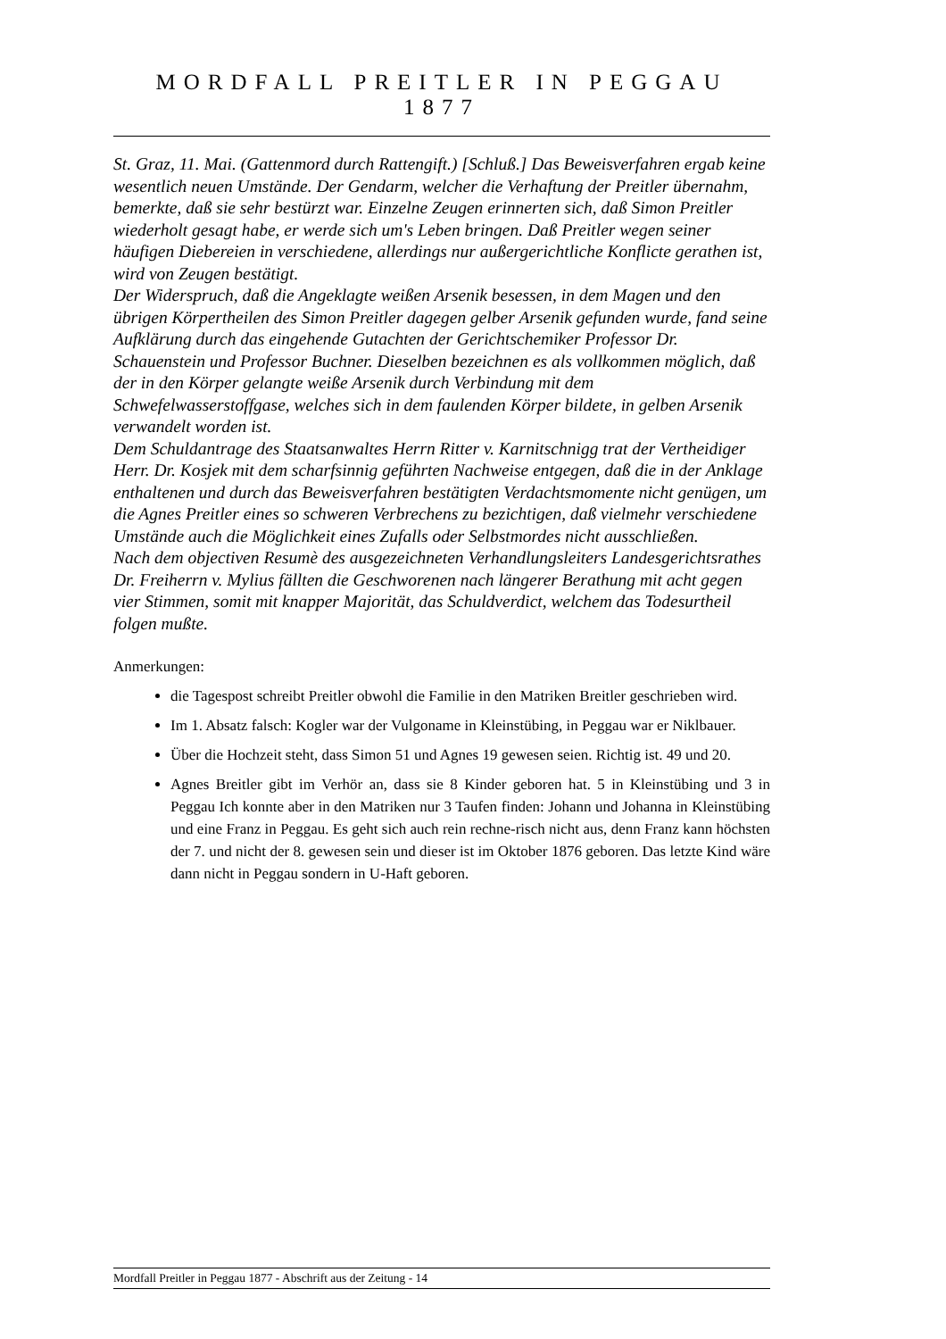MORDFALL PREITLER IN PEGGAU 1877
St. Graz, 11. Mai. (Gattenmord durch Rattengift.) [Schluß.] Das Beweisverfahren ergab keine wesentlich neuen Umstände. Der Gendarm, welcher die Verhaftung der Preitler übernahm, bemerkte, daß sie sehr bestürzt war. Einzelne Zeugen erinnerten sich, daß Simon Preitler wiederholt gesagt habe, er werde sich um's Leben bringen. Daß Preitler wegen seiner häufigen Diebereien in verschiedene, allerdings nur außergerichtliche Konflicte gerathen ist, wird von Zeugen bestätigt.
Der Widerspruch, daß die Angeklagte weißen Arsenik besessen, in dem Magen und den übrigen Körpertheilen des Simon Preitler dagegen gelber Arsenik gefunden wurde, fand seine Aufklärung durch das eingehende Gutachten der Gerichtschemiker Professor Dr. Schauenstein und Professor Buchner. Dieselben bezeichnen es als vollkommen möglich, daß der in den Körper gelangte weiße Arsenik durch Verbindung mit dem Schwefelwasserstoffgase, welches sich in dem faulenden Körper bildete, in gelben Arsenik verwandelt worden ist.
Dem Schuldantrage des Staatsanwaltes Herrn Ritter v. Karnitschnigg trat der Vertheidiger Herr. Dr. Kosjek mit dem scharfsinnig geführten Nachweise entgegen, daß die in der Anklage enthaltenen und durch das Beweisverfahren bestätigten Verdachtsmomente nicht genügen, um die Agnes Preitler eines so schweren Verbrechens zu bezichtigen, daß vielmehr verschiedene Umstände auch die Möglichkeit eines Zufalls oder Selbstmordes nicht ausschließen.
Nach dem objectiven Resumè des ausgezeichneten Verhandlungsleiters Landesgerichtsrathes Dr. Freiherrn v. Mylius fällten die Geschworenen nach längerer Berathung mit acht gegen vier Stimmen, somit mit knapper Majorität, das Schuldverdict, welchem das Todesurtheil folgen mußte.
Anmerkungen:
die Tagespost schreibt Preitler obwohl die Familie in den Matriken Breitler geschrieben wird.
Im 1. Absatz falsch: Kogler war der Vulgoname in Kleinstübing, in Peggau war er Niklbauer.
Über die Hochzeit steht, dass Simon 51 und Agnes 19 gewesen seien. Richtig ist. 49 und 20.
Agnes Breitler gibt im Verhör an, dass sie 8 Kinder geboren hat. 5 in Kleinstübing und 3 in Peggau Ich konnte aber in den Matriken nur 3 Taufen finden: Johann und Johanna in Kleinstübing und eine Franz in Peggau. Es geht sich auch rein rechne-risch nicht aus, denn Franz kann höchsten der 7. und nicht der 8. gewesen sein und dieser ist im Oktober 1876 geboren. Das letzte Kind wäre dann nicht in Peggau sondern in U-Haft geboren.
Mordfall Preitler in Peggau 1877 - Abschrift aus der Zeitung - 14